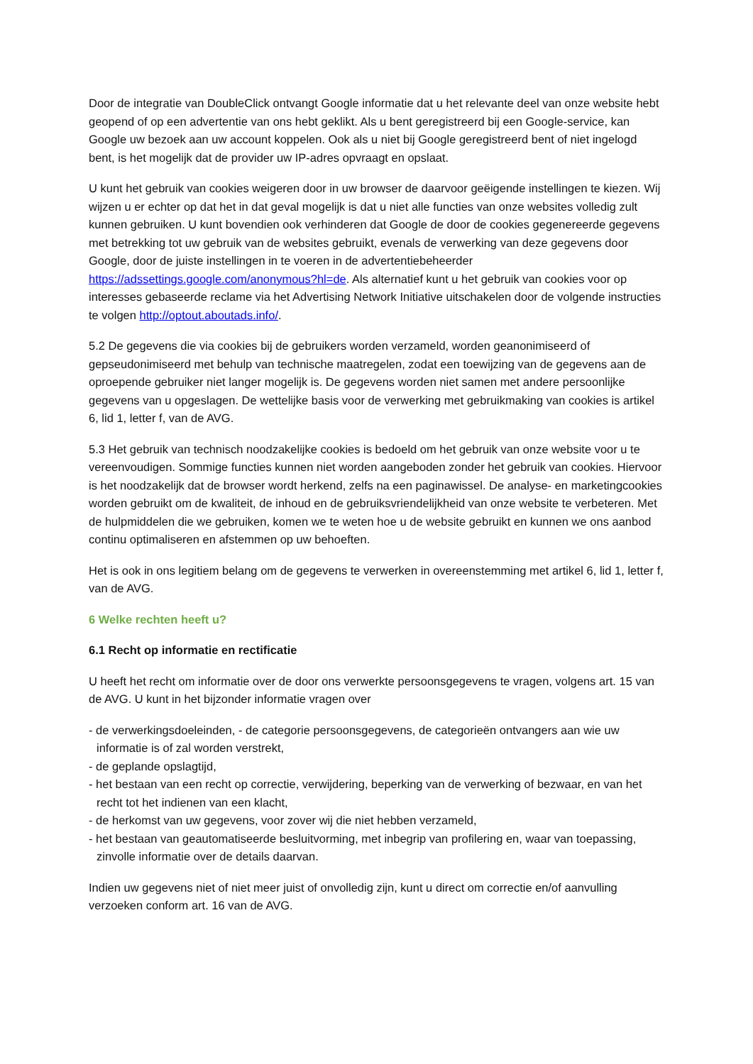Door de integratie van DoubleClick ontvangt Google informatie dat u het relevante deel van onze website hebt geopend of op een advertentie van ons hebt geklikt. Als u bent geregistreerd bij een Google-service, kan Google uw bezoek aan uw account koppelen. Ook als u niet bij Google geregistreerd bent of niet ingelogd bent, is het mogelijk dat de provider uw IP-adres opvraagt en opslaat.
U kunt het gebruik van cookies weigeren door in uw browser de daarvoor geëigende instellingen te kiezen. Wij wijzen u er echter op dat het in dat geval mogelijk is dat u niet alle functies van onze websites volledig zult kunnen gebruiken. U kunt bovendien ook verhinderen dat Google de door de cookies gegenereerde gegevens met betrekking tot uw gebruik van de websites gebruikt, evenals de verwerking van deze gegevens door Google, door de juiste instellingen in te voeren in de advertentiebeheerder https://adssettings.google.com/anonymous?hl=de. Als alternatief kunt u het gebruik van cookies voor op interesses gebaseerde reclame via het Advertising Network Initiative uitschakelen door de volgende instructies te volgen http://optout.aboutads.info/.
5.2 De gegevens die via cookies bij de gebruikers worden verzameld, worden geanonimiseerd of gepseudonimiseerd met behulp van technische maatregelen, zodat een toewijzing van de gegevens aan de oproepende gebruiker niet langer mogelijk is. De gegevens worden niet samen met andere persoonlijke gegevens van u opgeslagen. De wettelijke basis voor de verwerking met gebruikmaking van cookies is artikel 6, lid 1, letter f, van de AVG.
5.3 Het gebruik van technisch noodzakelijke cookies is bedoeld om het gebruik van onze website voor u te vereenvoudigen. Sommige functies kunnen niet worden aangeboden zonder het gebruik van cookies. Hiervoor is het noodzakelijk dat de browser wordt herkend, zelfs na een paginawissel. De analyse- en marketingcookies worden gebruikt om de kwaliteit, de inhoud en de gebruiksvriendelijkheid van onze website te verbeteren. Met de hulpmiddelen die we gebruiken, komen we te weten hoe u de website gebruikt en kunnen we ons aanbod continu optimaliseren en afstemmen op uw behoeften.
Het is ook in ons legitiem belang om de gegevens te verwerken in overeenstemming met artikel 6, lid 1, letter f, van de AVG.
6 Welke rechten heeft u?
6.1 Recht op informatie en rectificatie
U heeft het recht om informatie over de door ons verwerkte persoonsgegevens te vragen, volgens art. 15 van de AVG. U kunt in het bijzonder informatie vragen over
- de verwerkingsdoeleinden, - de categorie persoonsgegevens, de categorieën ontvangers aan wie uw informatie is of zal worden verstrekt,
- de geplande opslagtijd,
- het bestaan van een recht op correctie, verwijdering, beperking van de verwerking of bezwaar, en van het recht tot het indienen van een klacht,
- de herkomst van uw gegevens, voor zover wij die niet hebben verzameld,
- het bestaan van geautomatiseerde besluitvorming, met inbegrip van profilering en, waar van toepassing, zinvolle informatie over de details daarvan.
Indien uw gegevens niet of niet meer juist of onvolledig zijn, kunt u direct om correctie en/of aanvulling verzoeken conform art. 16 van de AVG.